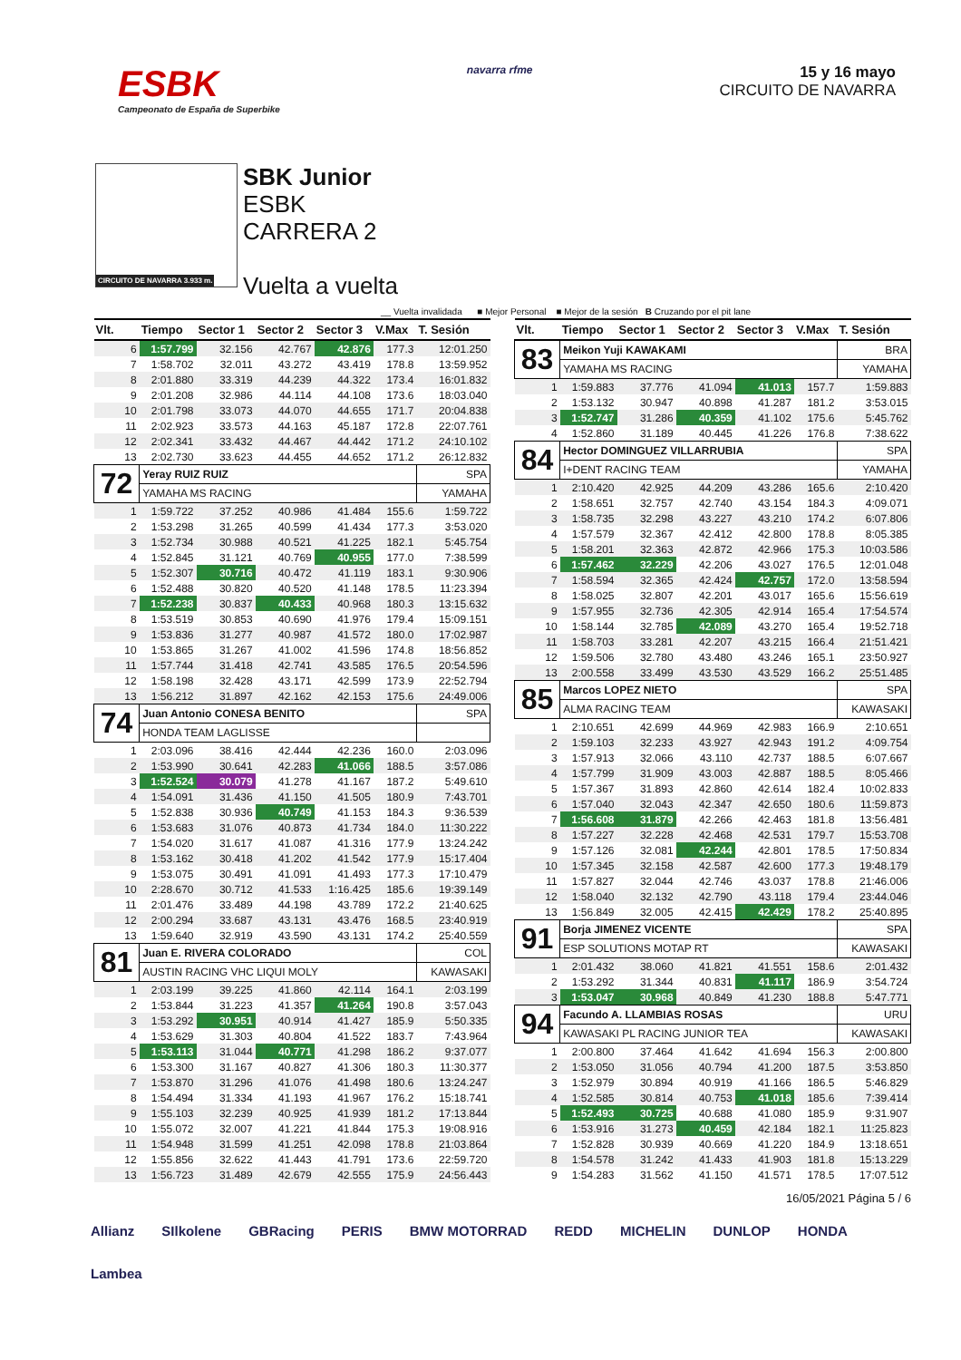ESBK
Campeonato de España de Superbike
navarra rfme
15 y 16 mayo
CIRCUITO DE NAVARRA
CIRCUITO DE NAVARRA 3.933 m.
SBK Junior
ESBK
CARRERA 2
Vuelta a vuelta
__ Vuelta invalidada ■ Mejor Personal ■ Mejor de la sesión B Cruzando por el pit lane
| Vlt. | Tiempo | Sector 1 | Sector 2 | Sector 3 | V.Max | T. Sesión |
| --- | --- | --- | --- | --- | --- | --- |
| 6 | 1:57.799 | 32.156 | 42.767 | 42.876 | 177.3 | 12:01.250 |
| 7 | 1:58.702 | 32.011 | 43.272 | 43.419 | 178.8 | 13:59.952 |
| 8 | 2:01.880 | 33.319 | 44.239 | 44.322 | 173.4 | 16:01.832 |
| 9 | 2:01.208 | 32.986 | 44.114 | 44.108 | 173.6 | 18:03.040 |
| 10 | 2:01.798 | 33.073 | 44.070 | 44.655 | 171.7 | 20:04.838 |
| 11 | 2:02.923 | 33.573 | 44.163 | 45.187 | 172.8 | 22:07.761 |
| 12 | 2:02.341 | 33.432 | 44.467 | 44.442 | 171.2 | 24:10.102 |
| 13 | 2:02.730 | 33.623 | 44.455 | 44.652 | 171.2 | 26:12.832 |
| 72 | Yeray RUIZ RUIZ | | | | | SPA |
| | YAMAHA MS RACING | | | | | YAMAHA |
| 1 | 1:59.722 | 37.252 | 40.986 | 41.484 | 155.6 | 1:59.722 |
| 2 | 1:53.298 | 31.265 | 40.599 | 41.434 | 177.3 | 3:53.020 |
| 3 | 1:52.734 | 30.988 | 40.521 | 41.225 | 182.1 | 5:45.754 |
| 4 | 1:52.845 | 31.121 | 40.769 | 40.955 | 177.0 | 7:38.599 |
| 5 | 1:52.307 | 30.716 | 40.472 | 41.119 | 183.1 | 9:30.906 |
| 6 | 1:52.488 | 30.820 | 40.520 | 41.148 | 178.5 | 11:23.394 |
| 7 | 1:52.238 | 30.837 | 40.433 | 40.968 | 180.3 | 13:15.632 |
| 8 | 1:53.519 | 30.853 | 40.690 | 41.976 | 179.4 | 15:09.151 |
| 9 | 1:53.836 | 31.277 | 40.987 | 41.572 | 180.0 | 17:02.987 |
| 10 | 1:53.865 | 31.267 | 41.002 | 41.596 | 174.8 | 18:56.852 |
| 11 | 1:57.744 | 31.418 | 42.741 | 43.585 | 176.5 | 20:54.596 |
| 12 | 1:58.198 | 32.428 | 43.171 | 42.599 | 173.9 | 22:52.794 |
| 13 | 1:56.212 | 31.897 | 42.162 | 42.153 | 175.6 | 24:49.006 |
| 74 | Juan Antonio CONESA BENITO | | | | | SPA |
| | HONDA TEAM LAGLISSE | | | | | |
| 1 | 2:03.096 | 38.416 | 42.444 | 42.236 | 160.0 | 2:03.096 |
| 2 | 1:53.990 | 30.641 | 42.283 | 41.066 | 188.5 | 3:57.086 |
| 3 | 1:52.524 | 30.079 | 41.278 | 41.167 | 187.2 | 5:49.610 |
| 4 | 1:54.091 | 31.436 | 41.150 | 41.505 | 180.9 | 7:43.701 |
| 5 | 1:52.838 | 30.936 | 40.749 | 41.153 | 184.3 | 9:36.539 |
| 6 | 1:53.683 | 31.076 | 40.873 | 41.734 | 184.0 | 11:30.222 |
| 7 | 1:54.020 | 31.617 | 41.087 | 41.316 | 177.9 | 13:24.242 |
| 8 | 1:53.162 | 30.418 | 41.202 | 41.542 | 177.9 | 15:17.404 |
| 9 | 1:53.075 | 30.491 | 41.091 | 41.493 | 177.3 | 17:10.479 |
| 10 | 2:28.670 | 30.712 | 41.533 | 1:16.425 | 185.6 | 19:39.149 |
| 11 | 2:01.476 | 33.489 | 44.198 | 43.789 | 172.2 | 21:40.625 |
| 12 | 2:00.294 | 33.687 | 43.131 | 43.476 | 168.5 | 23:40.919 |
| 13 | 1:59.640 | 32.919 | 43.590 | 43.131 | 174.2 | 25:40.559 |
| 81 | Juan E. RIVERA COLORADO | | | | | COL |
| | AUSTIN RACING VHC LIQUI MOLY | | | | | KAWASAKI |
| 1 | 2:03.199 | 39.225 | 41.860 | 42.114 | 164.1 | 2:03.199 |
| 2 | 1:53.844 | 31.223 | 41.357 | 41.264 | 190.8 | 3:57.043 |
| 3 | 1:53.292 | 30.951 | 40.914 | 41.427 | 185.9 | 5:50.335 |
| 4 | 1:53.629 | 31.303 | 40.804 | 41.522 | 183.7 | 7:43.964 |
| 5 | 1:53.113 | 31.044 | 40.771 | 41.298 | 186.2 | 9:37.077 |
| 6 | 1:53.300 | 31.167 | 40.827 | 41.306 | 180.3 | 11:30.377 |
| 7 | 1:53.870 | 31.296 | 41.076 | 41.498 | 180.6 | 13:24.247 |
| 8 | 1:54.494 | 31.334 | 41.193 | 41.967 | 176.2 | 15:18.741 |
| 9 | 1:55.103 | 32.239 | 40.925 | 41.939 | 181.2 | 17:13.844 |
| 10 | 1:55.072 | 32.007 | 41.221 | 41.844 | 175.3 | 19:08.916 |
| 11 | 1:54.948 | 31.599 | 41.251 | 42.098 | 178.8 | 21:03.864 |
| 12 | 1:55.856 | 32.622 | 41.443 | 41.791 | 173.6 | 22:59.720 |
| 13 | 1:56.723 | 31.489 | 42.679 | 42.555 | 175.9 | 24:56.443 |
| Vlt. | Tiempo | Sector 1 | Sector 2 | Sector 3 | V.Max | T. Sesión |
| --- | --- | --- | --- | --- | --- | --- |
| 83 | Meikon Yuji KAWAKAMI | | | | | BRA |
| | YAMAHA MS RACING | | | | | YAMAHA |
| 1 | 1:59.883 | 37.776 | 41.094 | 41.013 | 157.7 | 1:59.883 |
| 2 | 1:53.132 | 30.947 | 40.898 | 41.287 | 181.2 | 3:53.015 |
| 3 | 1:52.747 | 31.286 | 40.359 | 41.102 | 175.6 | 5:45.762 |
| 4 | 1:52.860 | 31.189 | 40.445 | 41.226 | 176.8 | 7:38.622 |
| 84 | Hector DOMINGUEZ VILLARRUBIA | | | | | SPA |
| | I+DENT RACING TEAM | | | | | YAMAHA |
| 1 | 2:10.420 | 42.925 | 44.209 | 43.286 | 165.6 | 2:10.420 |
| 2 | 1:58.651 | 32.757 | 42.740 | 43.154 | 184.3 | 4:09.071 |
| 3 | 1:58.735 | 32.298 | 43.227 | 43.210 | 174.2 | 6:07.806 |
| 4 | 1:57.579 | 32.367 | 42.412 | 42.800 | 178.8 | 8:05.385 |
| 5 | 1:58.201 | 32.363 | 42.872 | 42.966 | 175.3 | 10:03.586 |
| 6 | 1:57.462 | 32.229 | 42.206 | 43.027 | 176.5 | 12:01.048 |
| 7 | 1:58.594 | 32.365 | 42.424 | 42.757 | 172.0 | 13:58.594 |
| 8 | 1:58.025 | 32.807 | 42.201 | 43.017 | 165.6 | 15:56.619 |
| 9 | 1:57.955 | 32.736 | 42.305 | 42.914 | 165.4 | 17:54.574 |
| 10 | 1:58.144 | 32.785 | 42.089 | 43.270 | 165.4 | 19:52.718 |
| 11 | 1:58.703 | 33.281 | 42.207 | 43.215 | 166.4 | 21:51.421 |
| 12 | 1:59.506 | 32.780 | 43.480 | 43.246 | 165.1 | 23:50.927 |
| 13 | 2:00.558 | 33.499 | 43.530 | 43.529 | 166.2 | 25:51.485 |
| 85 | Marcos LOPEZ NIETO | | | | | SPA |
| | ALMA RACING TEAM | | | | | KAWASAKI |
| 1 | 2:10.651 | 42.699 | 44.969 | 42.983 | 166.9 | 2:10.651 |
| 2 | 1:59.103 | 32.233 | 43.927 | 42.943 | 191.2 | 4:09.754 |
| 3 | 1:57.913 | 32.066 | 43.110 | 42.737 | 188.5 | 6:07.667 |
| 4 | 1:57.799 | 31.909 | 43.003 | 42.887 | 188.5 | 8:05.466 |
| 5 | 1:57.367 | 31.893 | 42.860 | 42.614 | 182.4 | 10:02.833 |
| 6 | 1:57.040 | 32.043 | 42.347 | 42.650 | 180.6 | 11:59.873 |
| 7 | 1:56.608 | 31.879 | 42.266 | 42.463 | 181.8 | 13:56.481 |
| 8 | 1:57.227 | 32.228 | 42.468 | 42.531 | 179.7 | 15:53.708 |
| 9 | 1:57.126 | 32.081 | 42.244 | 42.801 | 178.5 | 17:50.834 |
| 10 | 1:57.345 | 32.158 | 42.587 | 42.600 | 177.3 | 19:48.179 |
| 11 | 1:57.827 | 32.044 | 42.746 | 43.037 | 178.8 | 21:46.006 |
| 12 | 1:58.040 | 32.132 | 42.790 | 43.118 | 179.4 | 23:44.046 |
| 13 | 1:56.849 | 32.005 | 42.415 | 42.429 | 178.2 | 25:40.895 |
| 91 | Borja JIMENEZ VICENTE | | | | | SPA |
| | ESP SOLUTIONS MOTAP RT | | | | | KAWASAKI |
| 1 | 2:01.432 | 38.060 | 41.821 | 41.551 | 158.6 | 2:01.432 |
| 2 | 1:53.292 | 31.344 | 40.831 | 41.117 | 186.9 | 3:54.724 |
| 3 | 1:53.047 | 30.968 | 40.849 | 41.230 | 188.8 | 5:47.771 |
| 94 | Facundo A. LLAMBIAS ROSAS | | | | | URU |
| | KAWASAKI PL RACING JUNIOR TEA | | | | | KAWASAKI |
| 1 | 2:00.800 | 37.464 | 41.642 | 41.694 | 156.3 | 2:00.800 |
| 2 | 1:53.050 | 31.056 | 40.794 | 41.200 | 187.5 | 3:53.850 |
| 3 | 1:52.979 | 30.894 | 40.919 | 41.166 | 186.5 | 5:46.829 |
| 4 | 1:52.585 | 30.814 | 40.753 | 41.018 | 185.6 | 7:39.414 |
| 5 | 1:52.493 | 30.725 | 40.688 | 41.080 | 185.9 | 9:31.907 |
| 6 | 1:53.916 | 31.273 | 40.459 | 42.184 | 182.1 | 11:25.823 |
| 7 | 1:52.828 | 30.939 | 40.669 | 41.220 | 184.9 | 13:18.651 |
| 8 | 1:54.578 | 31.242 | 41.433 | 41.903 | 181.8 | 15:13.229 |
| 9 | 1:54.283 | 31.562 | 41.150 | 41.571 | 178.5 | 17:07.512 |
16/05/2021 Página 5 / 6
Allianz SIlkolene GBRacing PERIS BMW MOTORRAD REDD MICHELIN DUNLOP HONDA Lambea